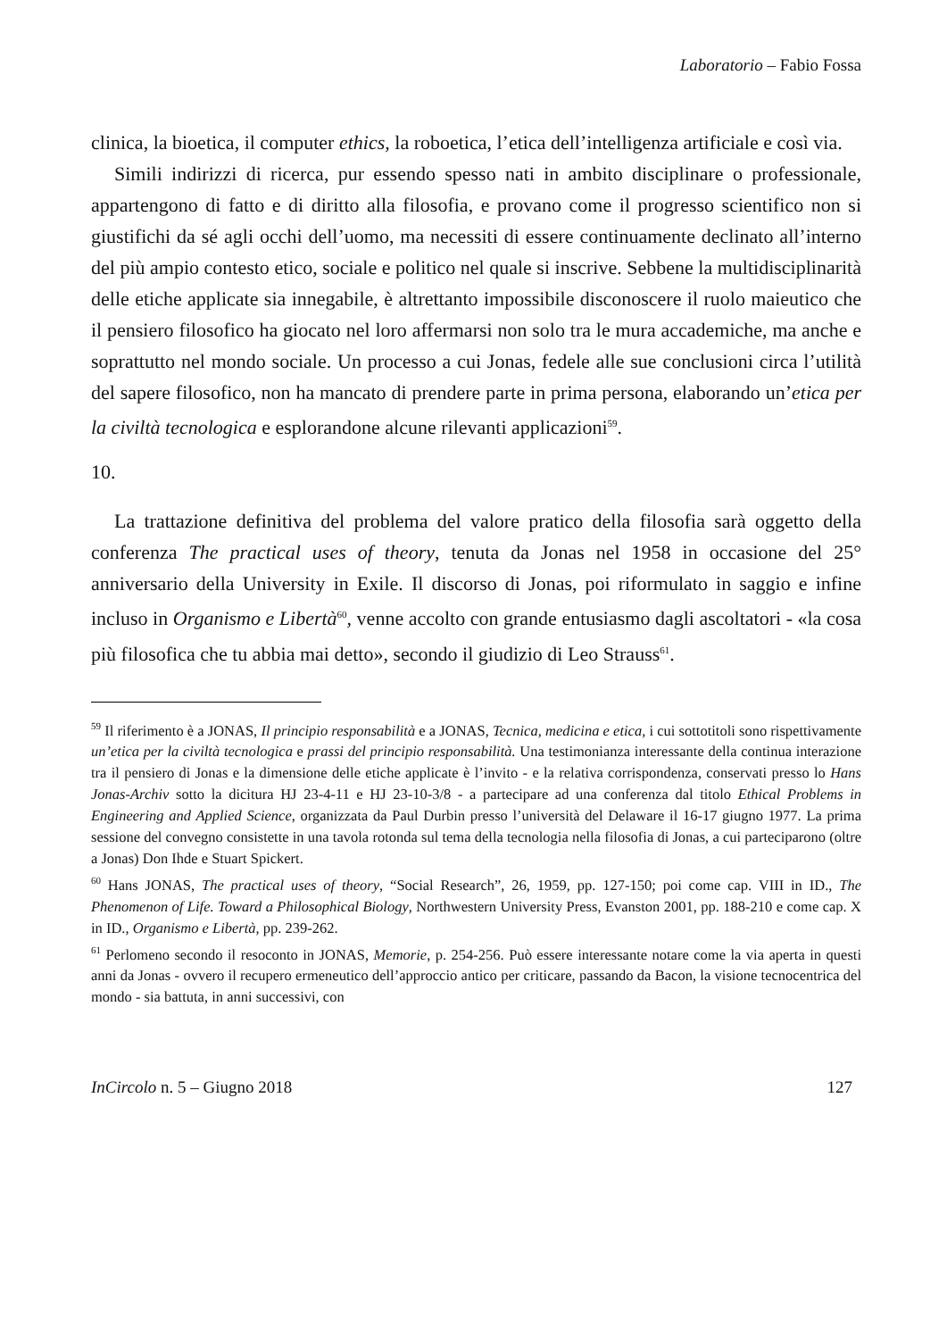Laboratorio – Fabio Fossa
clinica, la bioetica, il computer ethics, la roboetica, l’etica dell’intelligenza artificiale e così via.
Simili indirizzi di ricerca, pur essendo spesso nati in ambito disciplinare o professionale, appartengono di fatto e di diritto alla filosofia, e provano come il progresso scientifico non si giustifichi da sé agli occhi dell’uomo, ma necessiti di essere continuamente declinato all’interno del più ampio contesto etico, sociale e politico nel quale si inscrive. Sebbene la multidisciplinarità delle etiche applicate sia innegabile, è altrettanto impossibile disconoscere il ruolo maieutico che il pensiero filosofico ha giocato nel loro affermarsi non solo tra le mura accademiche, ma anche e soprattutto nel mondo sociale. Un processo a cui Jonas, fedele alle sue conclusioni circa l’utilità del sapere filosofico, non ha mancato di prendere parte in prima persona, elaborando un’etica per la civiltà tecnologica e esplorandone alcune rilevanti applicazioni<sup>59</sup>.
10.
La trattazione definitiva del problema del valore pratico della filosofia sarà oggetto della conferenza The practical uses of theory, tenuta da Jonas nel 1958 in occasione del 25° anniversario della University in Exile. Il discorso di Jonas, poi riformulato in saggio e infine incluso in Organismo e Libertà<sup>60</sup>, venne accolto con grande entusiasmo dagli ascoltatori - «la cosa più filosofica che tu abbia mai detto», secondo il giudizio di Leo Strauss<sup>61</sup>.
<sup>59</sup> Il riferimento è a JONAS, Il principio responsabilità e a JONAS, Tecnica, medicina e etica, i cui sottotitoli sono rispettivamente un’etica per la civiltà tecnologica e prassi del principio responsabilità. Una testimonianza interessante della continua interazione tra il pensiero di Jonas e la dimensione delle etiche applicate è l’invito - e la relativa corrispondenza, conservati presso lo Hans Jonas-Archiv sotto la dicitura HJ 23-4-11 e HJ 23-10-3/8 - a partecipare ad una conferenza dal titolo Ethical Problems in Engineering and Applied Science, organizzata da Paul Durbin presso l’università del Delaware il 16-17 giugno 1977. La prima sessione del convegno consistette in una tavola rotonda sul tema della tecnologia nella filosofia di Jonas, a cui parteciparono (oltre a Jonas) Don Ihde e Stuart Spickert.
<sup>60</sup> Hans JONAS, The practical uses of theory, “Social Research”, 26, 1959, pp. 127-150; poi come cap. VIII in ID., The Phenomenon of Life. Toward a Philosophical Biology, Northwestern University Press, Evanston 2001, pp. 188-210 e come cap. X in ID., Organismo e Libertà, pp. 239-262.
<sup>61</sup> Perlomeno secondo il resoconto in JONAS, Memorie, p. 254-256. Può essere interessante notare come la via aperta in questi anni da Jonas - ovvero il recupero ermeneutico dell’approccio antico per criticare, passando da Bacon, la visione tecnocentrica del mondo - sia battuta, in anni successivi, con
InCircolo n. 5 – Giugno 2018 127